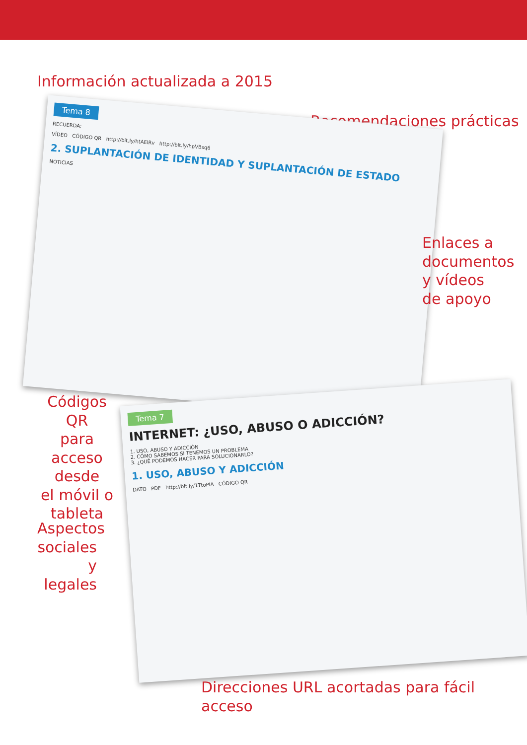Información actualizada a 2015
Recomendaciones prácticas
Tema 8
RECUERDA:
VÍDEO CÓDIGO QR http://bit.ly/htAElRv http://bit.ly/hpVBsq6
2. SUPLANTACIÓN DE IDENTIDAD Y SUPLANTACIÓN DE ESTADO
NOTICIAS
Enlaces a
documentos
y vídeos
de apoyo
Códigos QR
para acceso
desde
el móvil o
tableta
Tema 7
INTERNET: ¿USO, ABUSO O ADICCIÓN?
1. USO, ABUSO Y ADICCIÓN
2. CÓMO SABEMOS SI TENEMOS UN PROBLEMA
3. ¿QUÉ PODEMOS HACER PARA SOLUCIONARLO?
1. USO, ABUSO Y ADICCIÓN
DATO PDF http://bit.ly/1TtoPIA CÓDIGO QR
Aspectos
sociales
y legales
Direcciones URL acortadas para fácil acceso